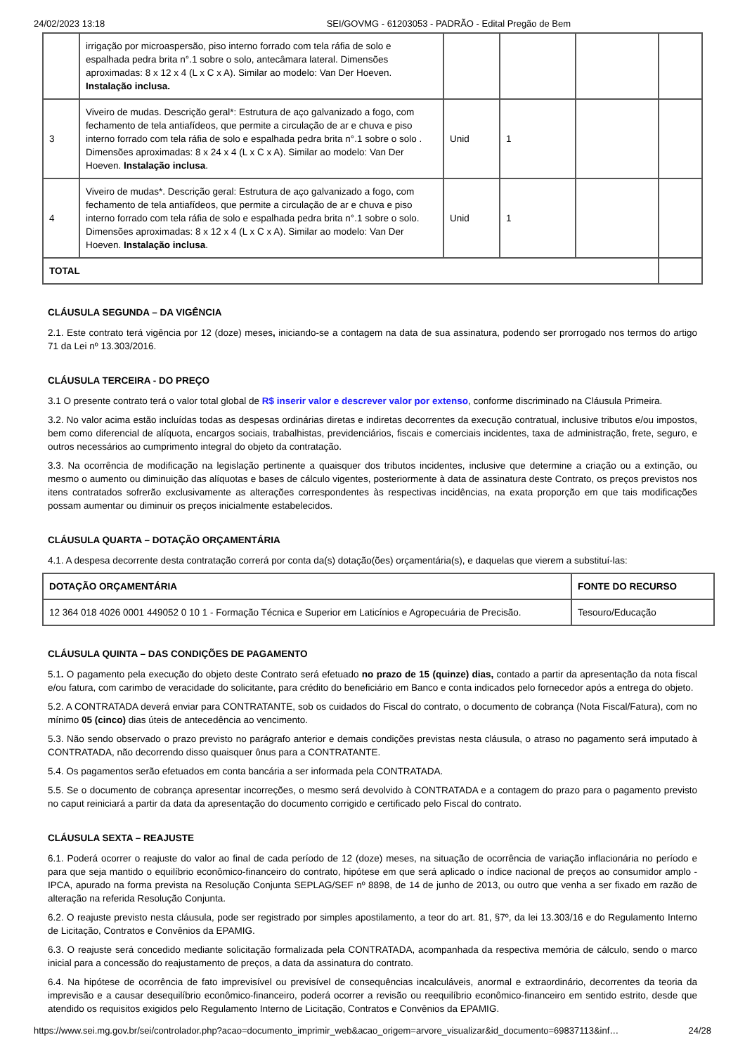24/02/2023 13:18 SEI/GOVMG - 61203053 - PADRÃO - Edital Pregão de Bem
| | irrigação por microaspersão, piso interno forrado com tela ráfia de solo e espalhada pedra brita n°.1 sobre o solo, antecâmara lateral. Dimensões aproximadas: 8 x 12 x 4 (L x C x A). Similar ao modelo: Van Der Hoeven. Instalação inclusa. | | | | |
| 3 | Viveiro de mudas. Descrição geral*: Estrutura de aço galvanizado a fogo, com fechamento de tela antiafídeos, que permite a circulação de ar e chuva e piso interno forrado com tela ráfia de solo e espalhada pedra brita n°.1 sobre o solo . Dimensões aproximadas: 8 x 24 x 4 (L x C x A). Similar ao modelo: Van Der Hoeven. Instalação inclusa . | Unid | 1 | | |
| 4 | Viveiro de mudas*. Descrição geral: Estrutura de aço galvanizado a fogo, com fechamento de tela antiafídeos, que permite a circulação de ar e chuva e piso interno forrado com tela ráfia de solo e espalhada pedra brita n°.1 sobre o solo. Dimensões aproximadas: 8 x 12 x 4 (L x C x A). Similar ao modelo: Van Der Hoeven. Instalação inclusa . | Unid | 1 | | |
| TOTAL | | | | | |
CLÁUSULA SEGUNDA – DA VIGÊNCIA
2.1. Este contrato terá vigência por 12 (doze) meses, iniciando-se a contagem na data de sua assinatura, podendo ser prorrogado nos termos do artigo 71 da Lei nº 13.303/2016.
CLÁUSULA TERCEIRA - DO PREÇO
3.1 O presente contrato terá o valor total global de R$ inserir valor e descrever valor por extenso, conforme discriminado na Cláusula Primeira.
3.2. No valor acima estão incluídas todas as despesas ordinárias diretas e indiretas decorrentes da execução contratual, inclusive tributos e/ou impostos, bem como diferencial de alíquota, encargos sociais, trabalhistas, previdenciários, fiscais e comerciais incidentes, taxa de administração, frete, seguro, e outros necessários ao cumprimento integral do objeto da contratação.
3.3. Na ocorrência de modificação na legislação pertinente a quaisquer dos tributos incidentes, inclusive que determine a criação ou a extinção, ou mesmo o aumento ou diminuição das alíquotas e bases de cálculo vigentes, posteriormente à data de assinatura deste Contrato, os preços previstos nos itens contratados sofrerão exclusivamente as alterações correspondentes às respectivas incidências, na exata proporção em que tais modificações possam aumentar ou diminuir os preços inicialmente estabelecidos.
CLÁUSULA QUARTA – DOTAÇÃO ORÇAMENTÁRIA
4.1. A despesa decorrente desta contratação correrá por conta da(s) dotação(ões) orçamentária(s), e daquelas que vierem a substituí-las:
| DOTAÇÃO ORÇAMENTÁRIA | FONTE DO RECURSO |
| --- | --- |
| 12 364 018 4026 0001 449052 0 10 1 - Formação Técnica e Superior em Laticínios e Agropecuária de Precisão. | Tesouro/Educação |
CLÁUSULA QUINTA – DAS CONDIÇÕES DE PAGAMENTO
5.1. O pagamento pela execução do objeto deste Contrato será efetuado no prazo de 15 (quinze) dias, contado a partir da apresentação da nota fiscal e/ou fatura, com carimbo de veracidade do solicitante, para crédito do beneficiário em Banco e conta indicados pelo fornecedor após a entrega do objeto.
5.2. A CONTRATADA deverá enviar para CONTRATANTE, sob os cuidados do Fiscal do contrato, o documento de cobrança (Nota Fiscal/Fatura), com no mínimo 05 (cinco) dias úteis de antecedência ao vencimento.
5.3. Não sendo observado o prazo previsto no parágrafo anterior e demais condições previstas nesta cláusula, o atraso no pagamento será imputado à CONTRATADA, não decorrendo disso quaisquer ônus para a CONTRATANTE.
5.4. Os pagamentos serão efetuados em conta bancária a ser informada pela CONTRATADA.
5.5. Se o documento de cobrança apresentar incorreções, o mesmo será devolvido à CONTRATADA e a contagem do prazo para o pagamento previsto no caput reiniciará a partir da data da apresentação do documento corrigido e certificado pelo Fiscal do contrato.
CLÁUSULA SEXTA – REAJUSTE
6.1. Poderá ocorrer o reajuste do valor ao final de cada período de 12 (doze) meses, na situação de ocorrência de variação inflacionária no período e para que seja mantido o equilíbrio econômico-financeiro do contrato, hipótese em que será aplicado o índice nacional de preços ao consumidor amplo - IPCA, apurado na forma prevista na Resolução Conjunta SEPLAG/SEF nº 8898, de 14 de junho de 2013, ou outro que venha a ser fixado em razão de alteração na referida Resolução Conjunta.
6.2. O reajuste previsto nesta cláusula, pode ser registrado por simples apostilamento, a teor do art. 81, §7º, da lei 13.303/16 e do Regulamento Interno de Licitação, Contratos e Convênios da EPAMIG.
6.3. O reajuste será concedido mediante solicitação formalizada pela CONTRATADA, acompanhada da respectiva memória de cálculo, sendo o marco inicial para a concessão do reajustamento de preços, a data da assinatura do contrato.
6.4. Na hipótese de ocorrência de fato imprevisível ou previsível de consequências incalculáveis, anormal e extraordinário, decorrentes da teoria da imprevisão e a causar desequilíbrio econômico-financeiro, poderá ocorrer a revisão ou reequilíbrio econômico-financeiro em sentido estrito, desde que atendido os requisitos exigidos pelo Regulamento Interno de Licitação, Contratos e Convênios da EPAMIG.
https://www.sei.mg.gov.br/sei/controlador.php?acao=documento_imprimir_web&acao_origem=arvore_visualizar&id_documento=69837113&inf… 24/28